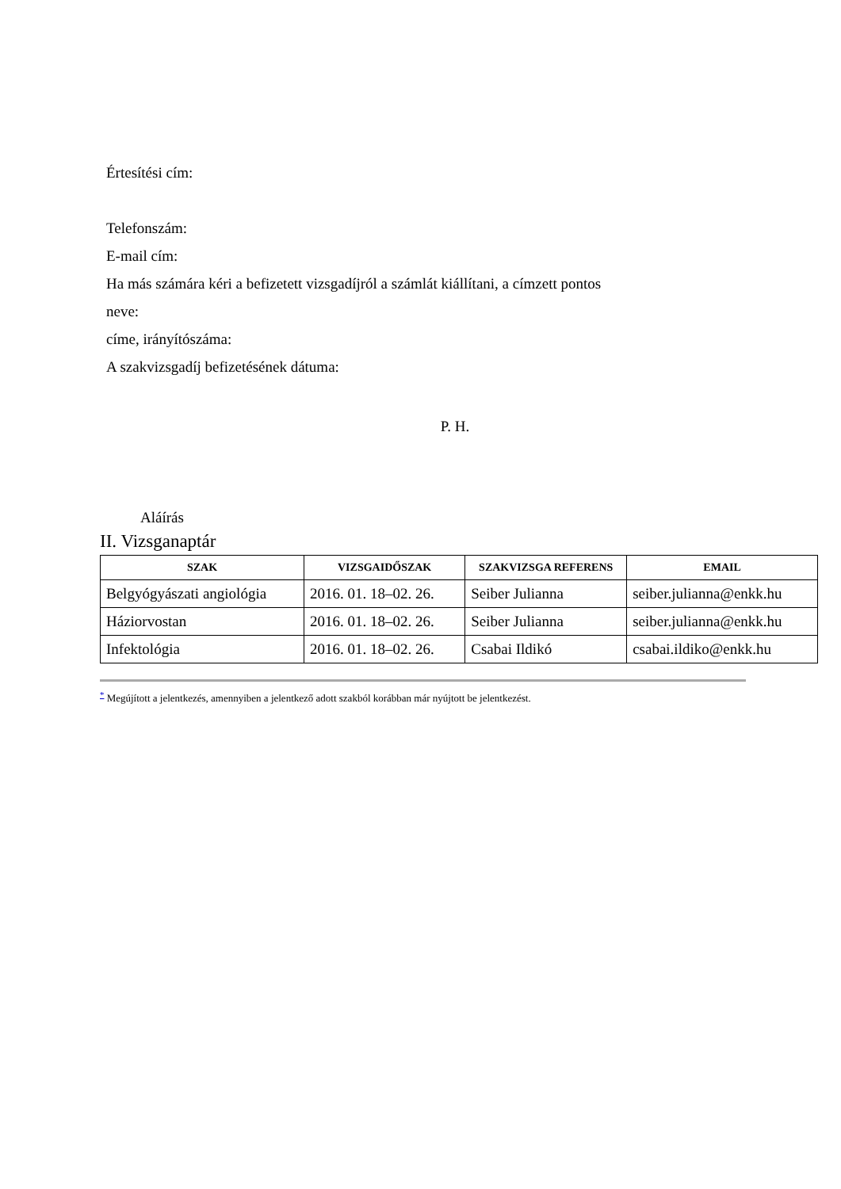Értesítési cím:
Telefonszám:
E-mail cím:
Ha más számára kéri a befizetett vizsgadíjról a számlát kiállítani, a címzett pontos
neve:
címe, irányítószáma:
A szakvizsgadíj befizetésének dátuma:
P. H.
Aláírás
II. Vizsganaptár
| SZAK | VIZSGAIDŐSZAK | SZAKVIZSGA REFERENS | EMAIL |
| --- | --- | --- | --- |
| Belgyógyászati angiológia | 2016. 01. 18–02. 26. | Seiber Julianna | seiber.julianna@enkk.hu |
| Háziorvostan | 2016. 01. 18–02. 26. | Seiber Julianna | seiber.julianna@enkk.hu |
| Infektológia | 2016. 01. 18–02. 26. | Csabai Ildikó | csabai.ildiko@enkk.hu |
<sup>*</sup> Megújított a jelentkezés, amennyiben a jelentkező adott szakból korábban már nyújtott be jelentkezést.